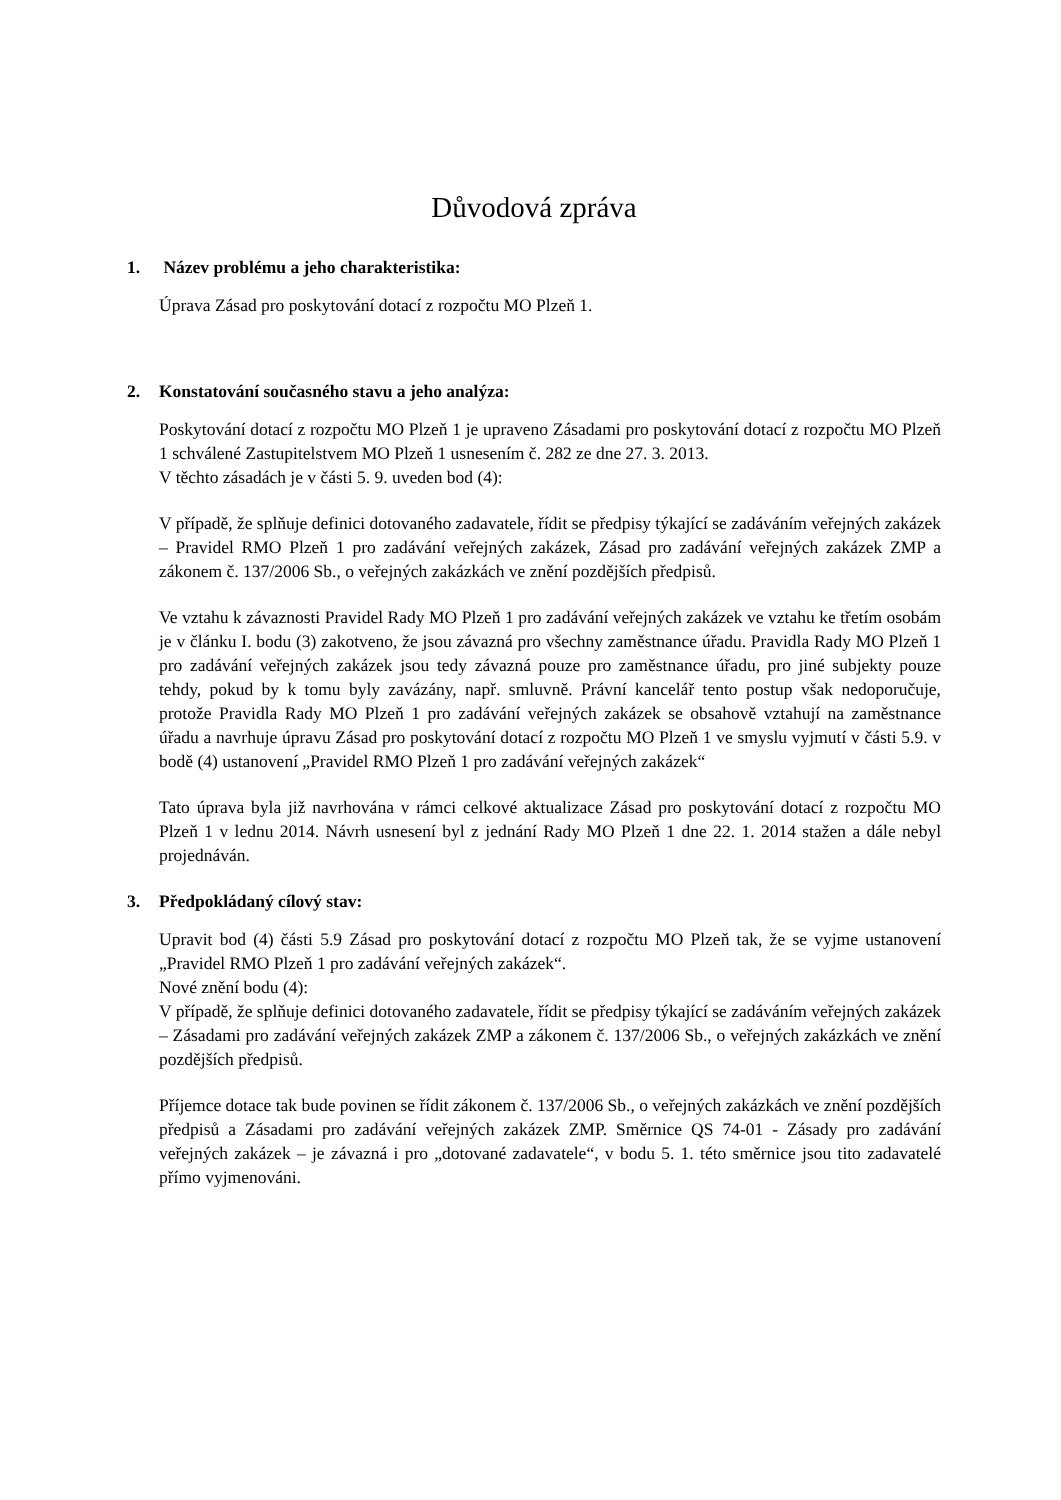Důvodová zpráva
1. Název problému a jeho charakteristika:
Úprava Zásad pro poskytování dotací z rozpočtu MO Plzeň 1.
2. Konstatování současného stavu a jeho analýza:
Poskytování dotací z rozpočtu MO Plzeň 1 je upraveno Zásadami pro poskytování dotací z rozpočtu MO Plzeň 1 schválené Zastupitelstvem MO Plzeň 1 usnesením č. 282 ze dne 27. 3. 2013.
V těchto zásadách je v části 5. 9. uveden bod (4):
V případě, že splňuje definici dotovaného zadavatele, řídit se předpisy týkající se zadáváním veřejných zakázek – Pravidel RMO Plzeň 1 pro zadávání veřejných zakázek, Zásad pro zadávání veřejných zakázek ZMP a zákonem č. 137/2006 Sb., o veřejných zakázkách ve znění pozdějších předpisů.
Ve vztahu k závaznosti Pravidel Rady MO Plzeň 1 pro zadávání veřejných zakázek ve vztahu ke třetím osobám je v článku I. bodu (3) zakotveno, že jsou závazná pro všechny zaměstnance úřadu. Pravidla Rady MO Plzeň 1 pro zadávání veřejných zakázek jsou tedy závazná pouze pro zaměstnance úřadu, pro jiné subjekty pouze tehdy, pokud by k tomu byly zavázány, např. smluvně. Právní kancelář tento postup však nedoporučuje, protože Pravidla Rady MO Plzeň 1 pro zadávání veřejných zakázek se obsahově vztahují na zaměstnance úřadu a navrhuje úpravu Zásad pro poskytování dotací z rozpočtu MO Plzeň 1 ve smyslu vyjmutí v části 5.9. v bodě (4) ustanovení „Pravidel RMO Plzeň 1 pro zadávání veřejných zakázek“
Tato úprava byla již navrhována v rámci celkové aktualizace Zásad pro poskytování dotací z rozpočtu MO Plzeň 1 v lednu 2014. Návrh usnesení byl z jednání Rady MO Plzeň 1 dne 22. 1. 2014 stažen a dále nebyl projednáván.
3. Předpokládaný cílový stav:
Upravit bod (4) části 5.9 Zásad pro poskytování dotací z rozpočtu MO Plzeň tak, že se vyjme ustanovení „Pravidel RMO Plzeň 1 pro zadávání veřejných zakázek“.
Nové znění bodu (4):
V případě, že splňuje definici dotovaného zadavatele, řídit se předpisy týkající se zadáváním veřejných zakázek – Zásadami pro zadávání veřejných zakázek ZMP a zákonem č. 137/2006 Sb., o veřejných zakázkách ve znění pozdějších předpisů.
Příjemce dotace tak bude povinen se řídit zákonem č. 137/2006 Sb., o veřejných zakázkách ve znění pozdějších předpisů a Zásadami pro zadávání veřejných zakázek ZMP. Směrnice QS 74-01 - Zásady pro zadávání veřejných zakázek – je závazná i pro „dotované zadavatele“, v bodu 5. 1. této směrnice jsou tito zadavatelé přímo vyjmenováni.